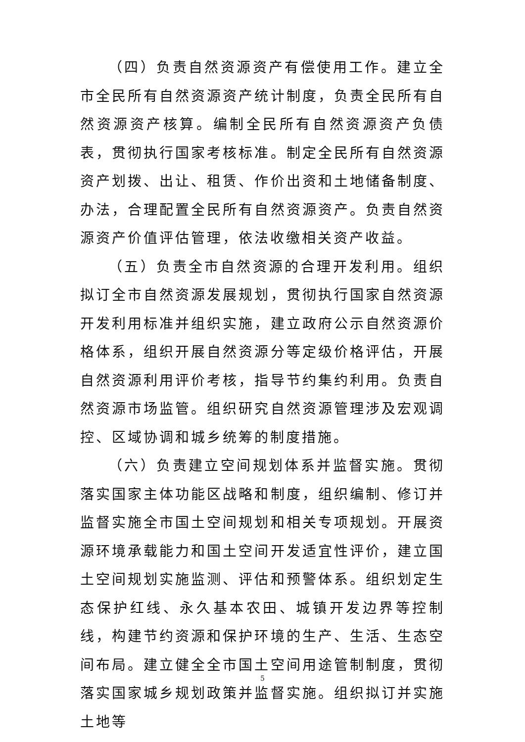（四）负责自然资源资产有偿使用工作。建立全市全民所有自然资源资产统计制度，负责全民所有自然资源资产核算。编制全民所有自然资源资产负债表，贯彻执行国家考核标准。制定全民所有自然资源资产划拨、出让、租赁、作价出资和土地储备制度、办法，合理配置全民所有自然资源资产。负责自然资源资产价值评估管理，依法收缴相关资产收益。
（五）负责全市自然资源的合理开发利用。组织拟订全市自然资源发展规划，贯彻执行国家自然资源开发利用标准并组织实施，建立政府公示自然资源价格体系，组织开展自然资源分等定级价格评估，开展自然资源利用评价考核，指导节约集约利用。负责自然资源市场监管。组织研究自然资源管理涉及宏观调控、区域协调和城乡统筹的制度措施。
（六）负责建立空间规划体系并监督实施。贯彻落实国家主体功能区战略和制度，组织编制、修订并监督实施全市国土空间规划和相关专项规划。开展资源环境承载能力和国土空间开发适宜性评价，建立国土空间规划实施监测、评估和预警体系。组织划定生态保护红线、永久基本农田、城镇开发边界等控制线，构建节约资源和保护环境的生产、生活、生态空间布局。建立健全全市国土空间用途管制制度，贯彻落实国家城乡规划政策并监督实施。组织拟订并实施土地等
5